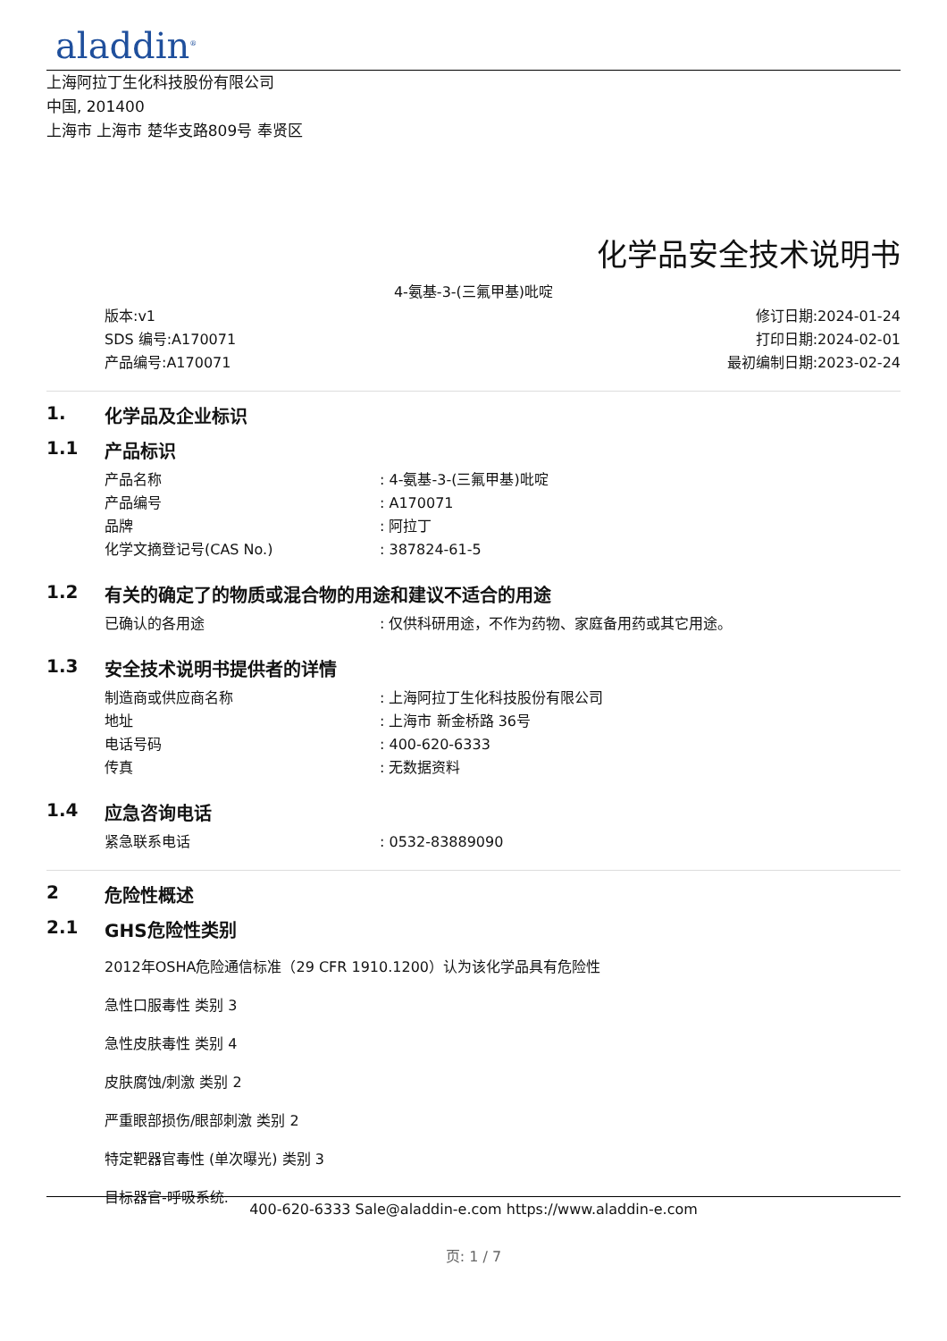aladdin<sup>®</sup>
上海阿拉丁生化科技股份有限公司
中国, 201400
上海市 上海市 楚华支路809号 奉贤区
化学品安全技术说明书
4-氨基-3-(三氟甲基)吡啶
版本:v1
SDS 编号:A170071
产品编号:A170071
修订日期:2024-01-24
打印日期:2024-02-01
最初编制日期:2023-02-24
1. 化学品及企业标识
1.1 产品标识
产品名称 : 4-氨基-3-(三氟甲基)吡啶
产品编号 : A170071
品牌 : 阿拉丁
化学文摘登记号(CAS No.) : 387824-61-5
1.2 有关的确定了的物质或混合物的用途和建议不适合的用途
已确认的各用途 : 仅供科研用途，不作为药物、家庭备用药或其它用途。
1.3 安全技术说明书提供者的详情
制造商或供应商名称 : 上海阿拉丁生化科技股份有限公司
地址 : 上海市 新金桥路 36号
电话号码 : 400-620-6333
传真 : 无数据资料
1.4 应急咨询电话
紧急联系电话 : 0532-83889090
2 危险性概述
2.1 GHS危险性类别
2012年OSHA危险通信标准（29 CFR 1910.1200）认为该化学品具有危险性
急性口服毒性 类别 3
急性皮肤毒性 类别 4
皮肤腐蚀/刺激 类别 2
严重眼部损伤/眼部刺激 类别 2
特定靶器官毒性 (单次曝光) 类别 3
目标器官-呼吸系统.
400-620-6333 Sale@aladdin-e.com https://www.aladdin-e.com
页: 1 / 7